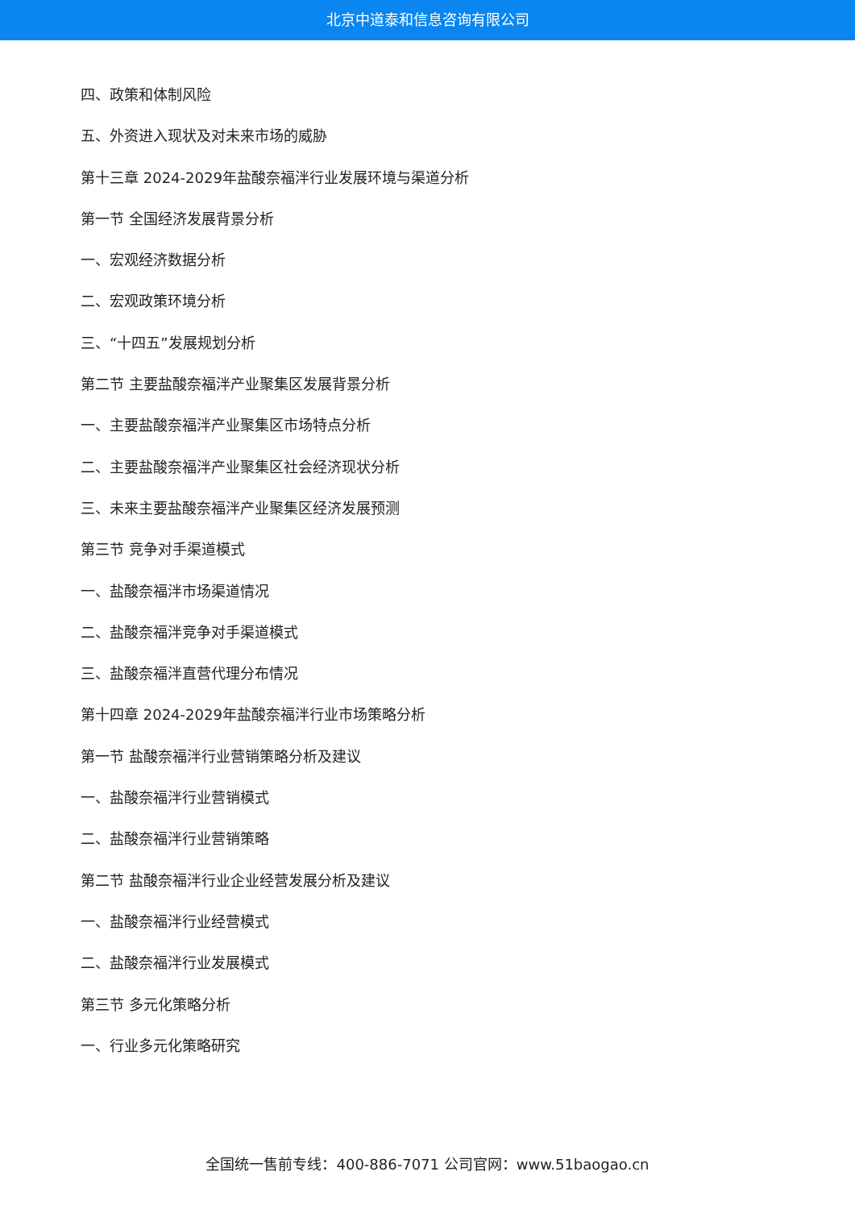北京中道泰和信息咨询有限公司
四、政策和体制风险
五、外资进入现状及对未来市场的威胁
第十三章 2024-2029年盐酸奈福泮行业发展环境与渠道分析
第一节 全国经济发展背景分析
一、宏观经济数据分析
二、宏观政策环境分析
三、“十四五”发展规划分析
第二节 主要盐酸奈福泮产业聚集区发展背景分析
一、主要盐酸奈福泮产业聚集区市场特点分析
二、主要盐酸奈福泮产业聚集区社会经济现状分析
三、未来主要盐酸奈福泮产业聚集区经济发展预测
第三节 竞争对手渠道模式
一、盐酸奈福泮市场渠道情况
二、盐酸奈福泮竞争对手渠道模式
三、盐酸奈福泮直营代理分布情况
第十四章 2024-2029年盐酸奈福泮行业市场策略分析
第一节 盐酸奈福泮行业营销策略分析及建议
一、盐酸奈福泮行业营销模式
二、盐酸奈福泮行业营销策略
第二节 盐酸奈福泮行业企业经营发展分析及建议
一、盐酸奈福泮行业经营模式
二、盐酸奈福泮行业发展模式
第三节 多元化策略分析
一、行业多元化策略研究
全国统一售前专线：400-886-7071 公司官网：www.51baogao.cn